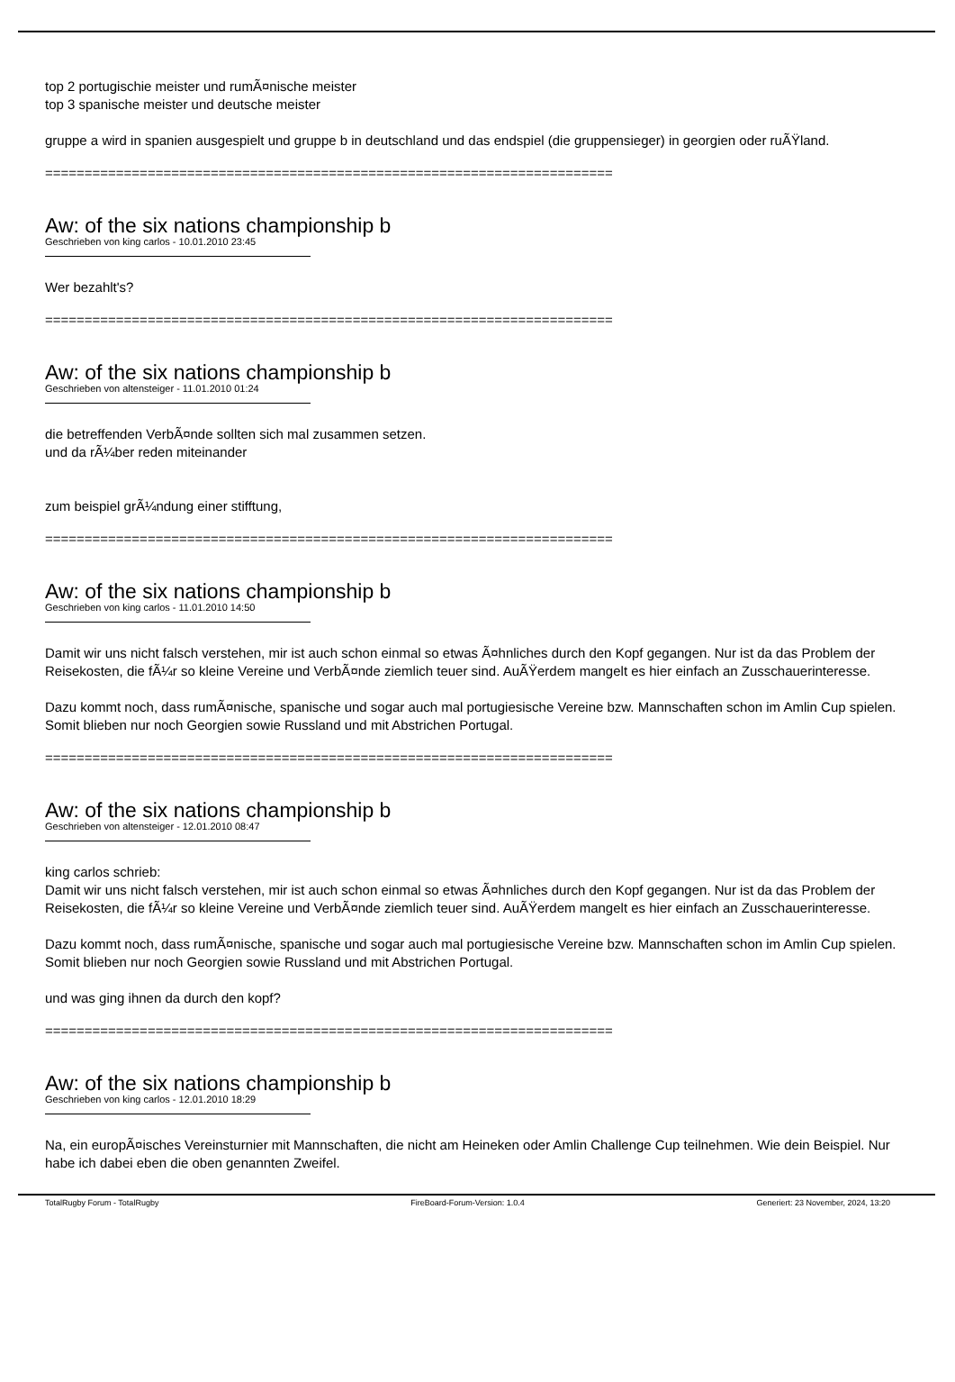top 2 portugischie meister und rumÃ¤nische meister
top 3 spanische meister und deutsche meister
gruppe a wird in spanien ausgespielt und gruppe b in deutschland und das endspiel (die gruppensieger) in georgien oder ruÃŸland.
========================================================================
Aw: of the six nations championship b
Geschrieben von king carlos - 10.01.2010 23:45
Wer bezahlt's?
========================================================================
Aw: of the six nations championship b
Geschrieben von altensteiger - 11.01.2010 01:24
die betreffenden VerbÃ¤nde sollten sich mal zusammen setzen.
und da rÃ¼ber reden miteinander
zum beispiel grÃ¼ndung einer stifftung,
========================================================================
Aw: of the six nations championship b
Geschrieben von king carlos - 11.01.2010 14:50
Damit wir uns nicht falsch verstehen, mir ist auch schon einmal so etwas Ã¤hnliches durch den Kopf gegangen. Nur ist da das Problem der Reisekosten, die fÃ¼r so kleine Vereine und VerbÃ¤nde ziemlich teuer sind. AuÃŸerdem mangelt es hier einfach an Zusschauerinteresse.
Dazu kommt noch, dass rumÃ¤nische, spanische und sogar auch mal portugiesische Vereine bzw. Mannschaften schon im Amlin Cup spielen. Somit blieben nur noch Georgien sowie Russland und mit Abstrichen Portugal.
========================================================================
Aw: of the six nations championship b
Geschrieben von altensteiger - 12.01.2010 08:47
king carlos schrieb:
Damit wir uns nicht falsch verstehen, mir ist auch schon einmal so etwas Ã¤hnliches durch den Kopf gegangen. Nur ist da das Problem der Reisekosten, die fÃ¼r so kleine Vereine und VerbÃ¤nde ziemlich teuer sind. AuÃŸerdem mangelt es hier einfach an Zusschauerinteresse.
Dazu kommt noch, dass rumÃ¤nische, spanische und sogar auch mal portugiesische Vereine bzw. Mannschaften schon im Amlin Cup spielen. Somit blieben nur noch Georgien sowie Russland und mit Abstrichen Portugal.
und was ging ihnen da durch den kopf?
========================================================================
Aw: of the six nations championship b
Geschrieben von king carlos - 12.01.2010 18:29
Na, ein europÃ¤isches Vereinsturnier mit Mannschaften, die nicht am Heineken oder Amlin Challenge Cup teilnehmen. Wie dein Beispiel. Nur habe ich dabei eben die oben genannten Zweifel.
TotalRugby Forum - TotalRugby FireBoard-Forum-Version: 1.0.4 Generiert: 23 November, 2024, 13:20